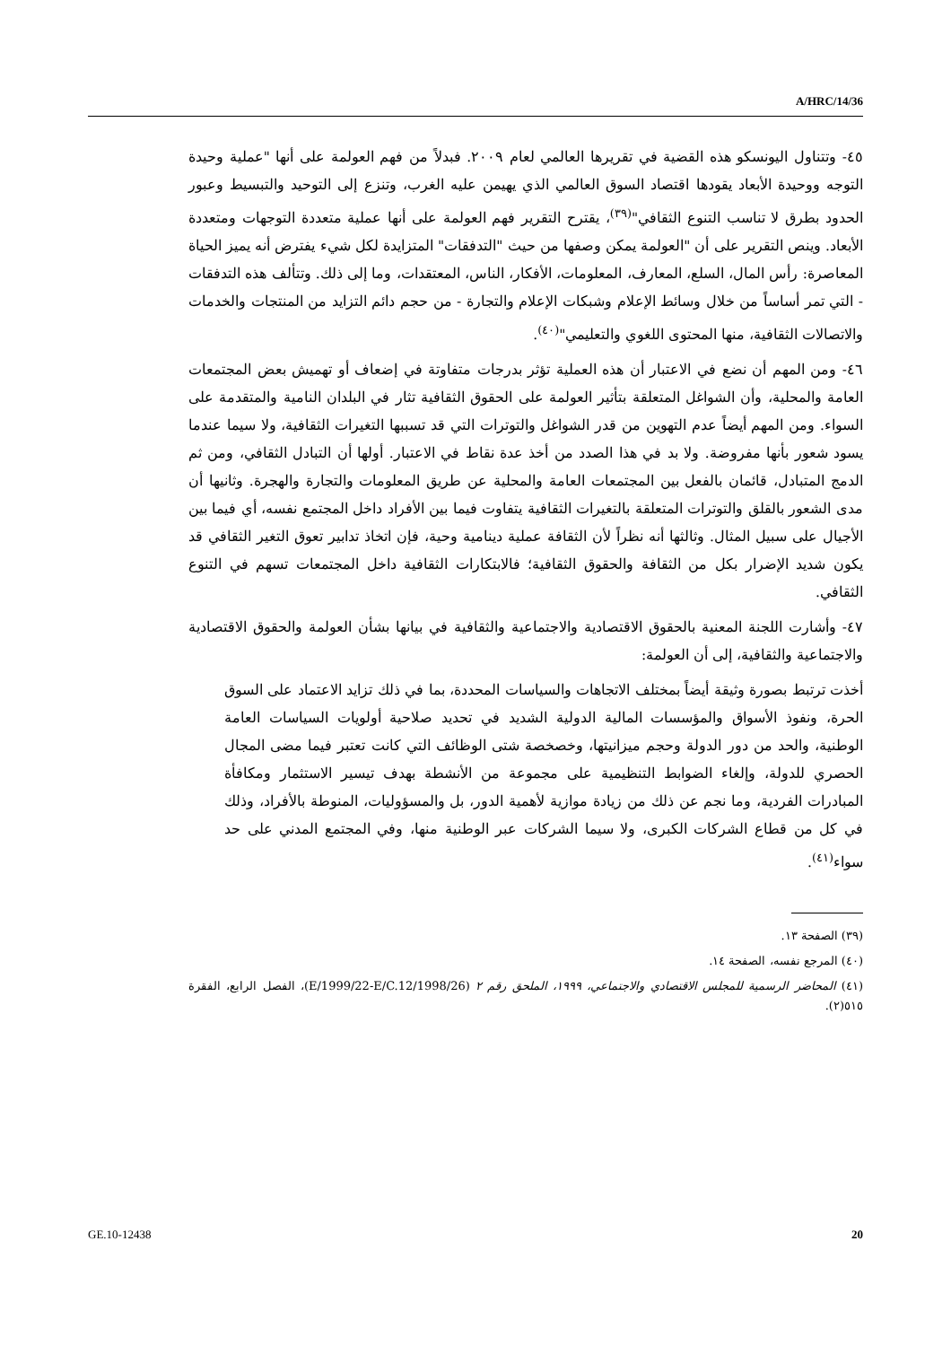A/HRC/14/36
٤٥- وتتناول اليونسكو هذه القضية في تقريرها العالمي لعام ٢٠٠٩. فبدلاً من فهم العولمة على أنها "عملية وحيدة التوجه ووحيدة الأبعاد يقودها اقتصاد السوق العالمي الذي يهيمن عليه الغرب، وتنزع إلى التوحيد والتبسيط وعبور الحدود بطرق لا تناسب التنوع الثقافي"<sup>(٣٩)</sup>، يقترح التقرير فهم العولمة على أنها عملية متعددة التوجهات ومتعددة الأبعاد. وينص التقرير على أن "العولمة يمكن وصفها من حيث "التدفقات" المتزايدة لكل شيء يفترض أنه يميز الحياة المعاصرة: رأس المال، السلع، المعارف، المعلومات، الأفكار، الناس، المعتقدات، وما إلى ذلك. وتتألف هذه التدفقات - التي تمر أساساً من خلال وسائط الإعلام وشبكات الإعلام والتجارة - من حجم دائم التزايد من المنتجات والخدمات والاتصالات الثقافية، منها المحتوى اللغوي والتعليمي"<sup>(٤٠)</sup>.
٤٦- ومن المهم أن نضع في الاعتبار أن هذه العملية تؤثر بدرجات متفاوتة في إضعاف أو تهميش بعض المجتمعات العامة والمحلية، وأن الشواغل المتعلقة بتأثير العولمة على الحقوق الثقافية تثار في البلدان النامية والمتقدمة على السواء. ومن المهم أيضاً عدم التهوين من قدر الشواغل والتوترات التي قد تسببها التغيرات الثقافية، ولا سيما عندما يسود شعور بأنها مفروضة. ولا بد في هذا الصدد من أخذ عدة نقاط في الاعتبار. أولها أن التبادل الثقافي، ومن ثم الدمج المتبادل، قائمان بالفعل بين المجتمعات العامة والمحلية عن طريق المعلومات والتجارة والهجرة. وثانيها أن مدى الشعور بالقلق والتوترات المتعلقة بالتغيرات الثقافية يتفاوت فيما بين الأفراد داخل المجتمع نفسه، أي فيما بين الأجيال على سبيل المثال. وثالثها أنه نظراً لأن الثقافة عملية دينامية وحية، فإن اتخاذ تدابير تعوق التغير الثقافي قد يكون شديد الإضرار بكل من الثقافة والحقوق الثقافية؛ فالابتكارات الثقافية داخل المجتمعات تسهم في التنوع الثقافي.
٤٧- وأشارت اللجنة المعنية بالحقوق الاقتصادية والاجتماعية والثقافية في بيانها بشأن العولمة والحقوق الاقتصادية والاجتماعية والثقافية، إلى أن العولمة:
أخذت ترتبط بصورة وثيقة أيضاً بمختلف الاتجاهات والسياسات المحددة، بما في ذلك تزايد الاعتماد على السوق الحرة، ونفوذ الأسواق والمؤسسات المالية الدولية الشديد في تحديد صلاحية أولويات السياسات العامة الوطنية، والحد من دور الدولة وحجم ميزانيتها، وخصخصة شتى الوظائف التي كانت تعتبر فيما مضى المجال الحصري للدولة، وإلغاء الضوابط التنظيمية على مجموعة من الأنشطة بهدف تيسير الاستثمار ومكافأة المبادرات الفردية، وما نجم عن ذلك من زيادة موازية لأهمية الدور، بل والمسؤوليات، المنوطة بالأفراد، وذلك في كل من قطاع الشركات الكبرى، ولا سيما الشركات عبر الوطنية منها، وفي المجتمع المدني على حد سواء<sup>(٤١)</sup>.
(٣٩) الصفحة ١٣.
(٤٠) المرجع نفسه، الصفحة ١٤.
(٤١) المحاضر الرسمية للمجلس الاقتصادي والاجتماعي، ١٩٩٩، الملحق رقم ٢ (E/1999/22-E/C.12/1998/26)، الفصل الرابع، الفقرة ٥١٥(٢).
GE.10-12438 20